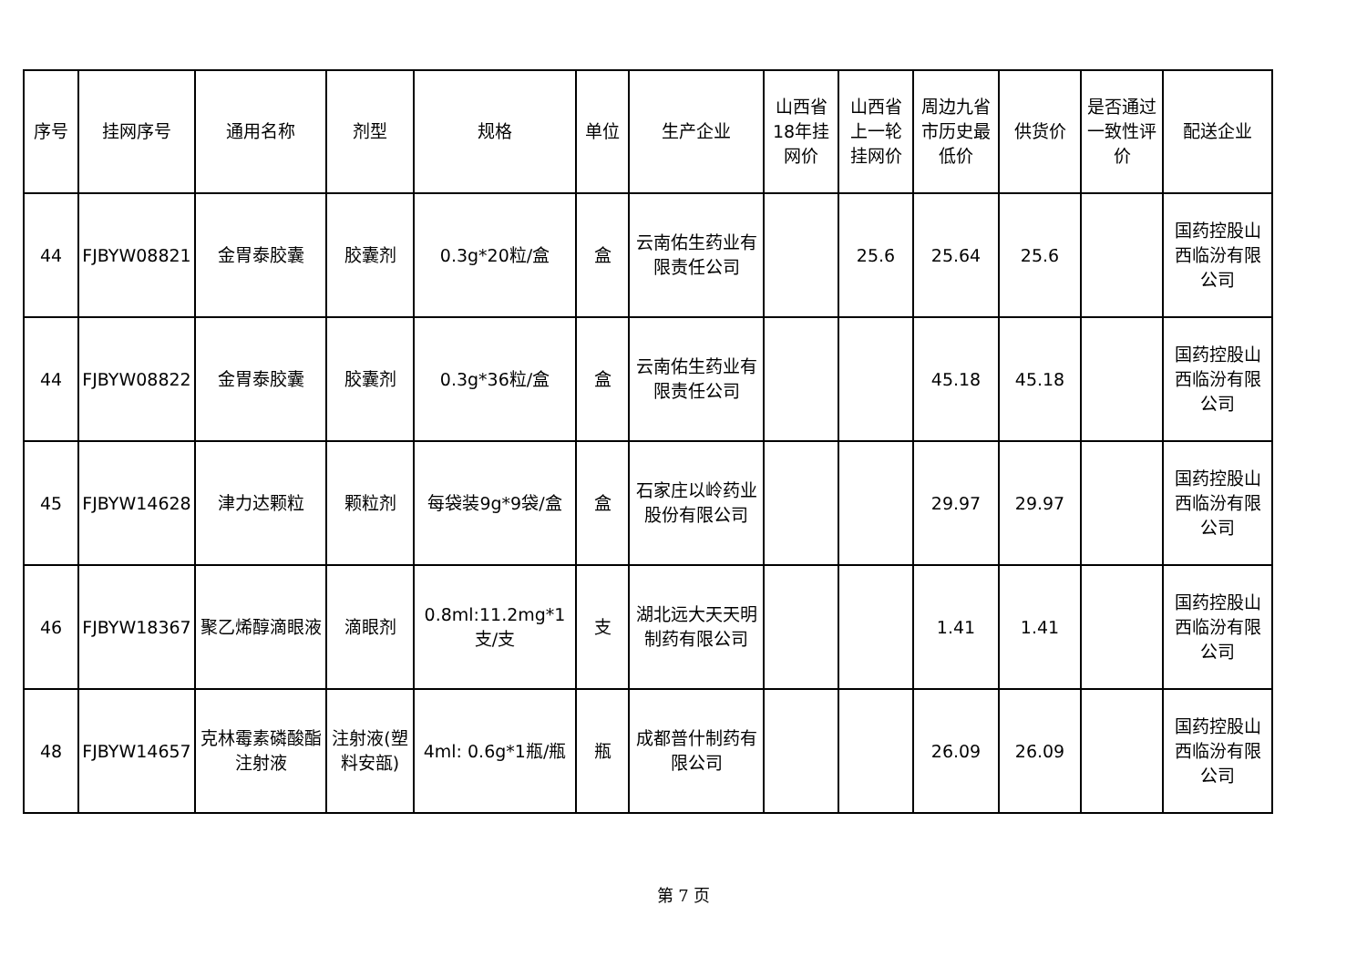| 序号 | 挂网序号 | 通用名称 | 剂型 | 规格 | 单位 | 生产企业 | 山西省18年挂网价 | 山西省上一轮挂网价 | 周边九省市历史最低价 | 供货价 | 是否通过一致性评价 | 配送企业 |
| --- | --- | --- | --- | --- | --- | --- | --- | --- | --- | --- | --- | --- |
| 44 | FJBYW08821 | 金胃泰胶囊 | 胶囊剂 | 0.3g*20粒/盒 | 盒 | 云南佑生药业有限责任公司 | | 25.6 | 25.64 | 25.6 | | 国药控股山西临汾有限公司 |
| 44 | FJBYW08822 | 金胃泰胶囊 | 胶囊剂 | 0.3g*36粒/盒 | 盒 | 云南佑生药业有限责任公司 | | | 45.18 | 45.18 | | 国药控股山西临汾有限公司 |
| 45 | FJBYW14628 | 津力达颗粒 | 颗粒剂 | 每袋装9g*9袋/盒 | 盒 | 石家庄以岭药业股份有限公司 | | | 29.97 | 29.97 | | 国药控股山西临汾有限公司 |
| 46 | FJBYW18367 | 聚乙烯醇滴眼液 | 滴眼剂 | 0.8ml:11.2mg*1支/支 | 支 | 湖北远大天天明制药有限公司 | | | 1.41 | 1.41 | | 国药控股山西临汾有限公司 |
| 48 | FJBYW14657 | 克林霉素磷酸酯注射液 | 注射液(塑料安瓿) | 4ml: 0.6g*1瓶/瓶 | 瓶 | 成都普什制药有限公司 | | | 26.09 | 26.09 | | 国药控股山西临汾有限公司 |
第 7 页